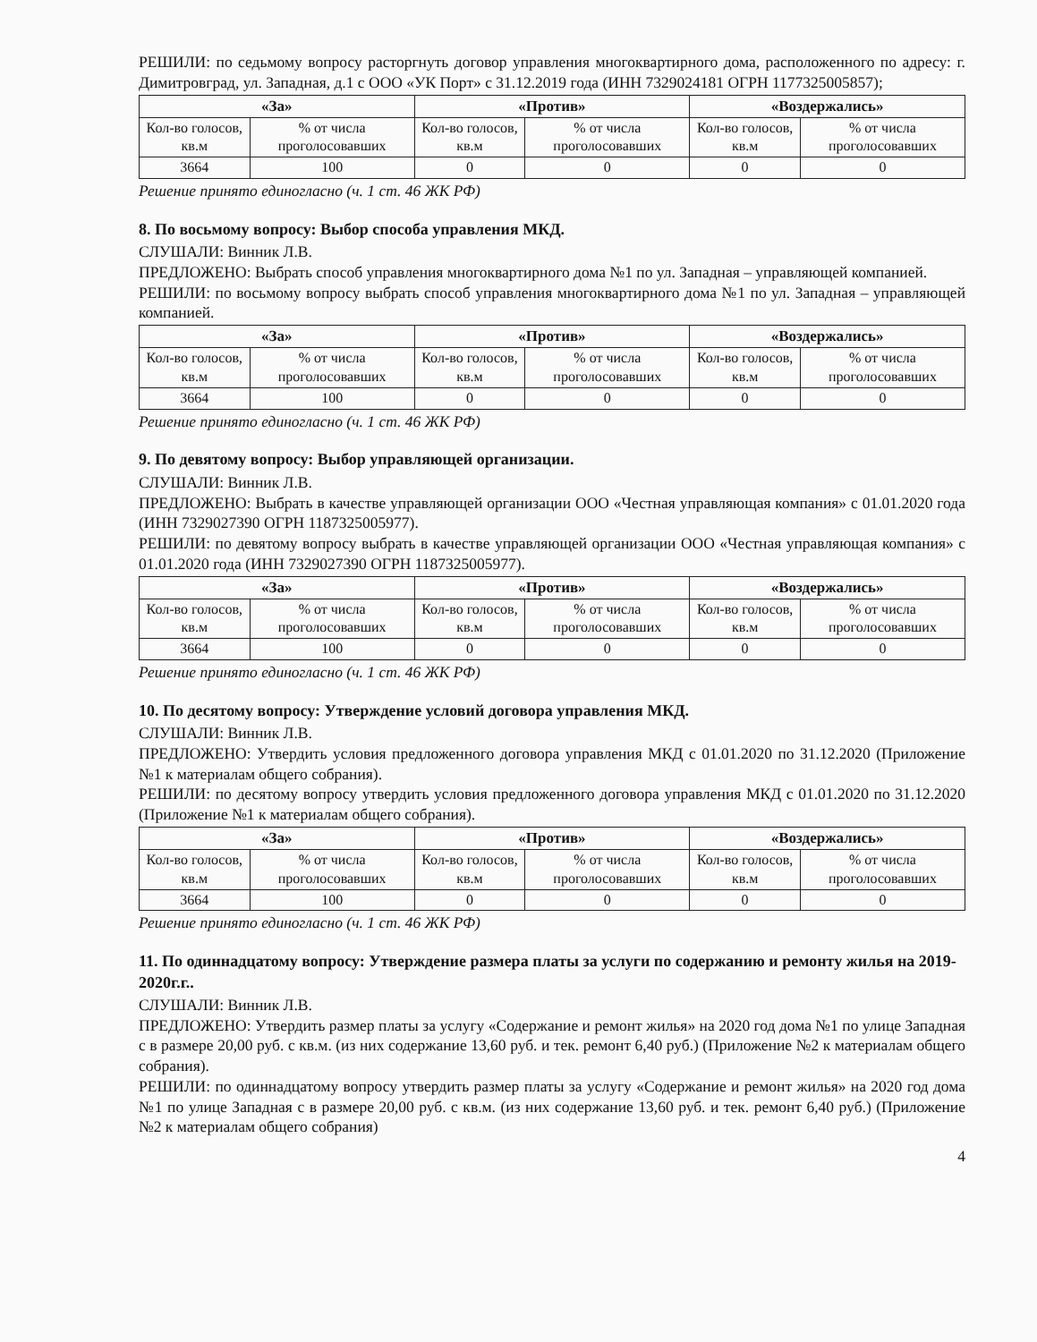РЕШИЛИ: по седьмому вопросу расторгнуть договор управления многоквартирного дома, расположенного по адресу: г. Димитровград, ул. Западная, д.1 с ООО «УК Порт» с 31.12.2019 года (ИНН 7329024181 ОГРН 1177325005857);
| «За» | | «Против» | | «Воздержались» | |
| --- | --- | --- | --- | --- | --- |
| Кол-во голосов, кв.м | % от числа проголосовавших | Кол-во голосов, кв.м | % от числа проголосовавших | Кол-во голосов, кв.м | % от числа проголосовавших |
| 3664 | 100 | 0 | 0 | 0 | 0 |
Решение принято единогласно (ч. 1 ст. 46 ЖК РФ)
8. По восьмому вопросу: Выбор способа управления МКД.
СЛУШАЛИ: Винник Л.В.
ПРЕДЛОЖЕНО: Выбрать способ управления многоквартирного дома №1 по ул. Западная – управляющей компанией.
РЕШИЛИ: по восьмому вопросу выбрать способ управления многоквартирного дома №1 по ул. Западная – управляющей компанией.
| «За» | | «Против» | | «Воздержались» | |
| --- | --- | --- | --- | --- | --- |
| Кол-во голосов, кв.м | % от числа проголосовавших | Кол-во голосов, кв.м | % от числа проголосовавших | Кол-во голосов, кв.м | % от числа проголосовавших |
| 3664 | 100 | 0 | 0 | 0 | 0 |
Решение принято единогласно (ч. 1 ст. 46 ЖК РФ)
9. По девятому вопросу: Выбор управляющей организации.
СЛУШАЛИ: Винник Л.В.
ПРЕДЛОЖЕНО: Выбрать в качестве управляющей организации ООО «Честная управляющая компания» с 01.01.2020 года (ИНН 7329027390 ОГРН 1187325005977).
РЕШИЛИ: по девятому вопросу выбрать в качестве управляющей организации ООО «Честная управляющая компания» с 01.01.2020 года (ИНН 7329027390 ОГРН 1187325005977).
| «За» | | «Против» | | «Воздержались» | |
| --- | --- | --- | --- | --- | --- |
| Кол-во голосов, кв.м | % от числа проголосовавших | Кол-во голосов, кв.м | % от числа проголосовавших | Кол-во голосов, кв.м | % от числа проголосовавших |
| 3664 | 100 | 0 | 0 | 0 | 0 |
Решение принято единогласно (ч. 1 ст. 46 ЖК РФ)
10. По десятому вопросу: Утверждение условий договора управления МКД.
СЛУШАЛИ: Винник Л.В.
ПРЕДЛОЖЕНО: Утвердить условия предложенного договора управления МКД с 01.01.2020 по 31.12.2020 (Приложение №1 к материалам общего собрания).
РЕШИЛИ: по десятому вопросу утвердить условия предложенного договора управления МКД с 01.01.2020 по 31.12.2020 (Приложение №1 к материалам общего собрания).
| «За» | | «Против» | | «Воздержались» | |
| --- | --- | --- | --- | --- | --- |
| Кол-во голосов, кв.м | % от числа проголосовавших | Кол-во голосов, кв.м | % от числа проголосовавших | Кол-во голосов, кв.м | % от числа проголосовавших |
| 3664 | 100 | 0 | 0 | 0 | 0 |
Решение принято единогласно (ч. 1 ст. 46 ЖК РФ)
11. По одиннадцатому вопросу: Утверждение размера платы за услуги по содержанию и ремонту жилья на 2019-2020г.г..
СЛУШАЛИ: Винник Л.В.
ПРЕДЛОЖЕНО: Утвердить размер платы за услугу «Содержание и ремонт жилья» на 2020 год дома №1 по улице Западная с в размере 20,00 руб. с кв.м. (из них содержание 13,60 руб. и тек. ремонт 6,40 руб.) (Приложение №2 к материалам общего собрания).
РЕШИЛИ: по одиннадцатому вопросу утвердить размер платы за услугу «Содержание и ремонт жилья» на 2020 год дома №1 по улице Западная с в размере 20,00 руб. с кв.м. (из них содержание 13,60 руб. и тек. ремонт 6,40 руб.) (Приложение №2 к материалам общего собрания)
4